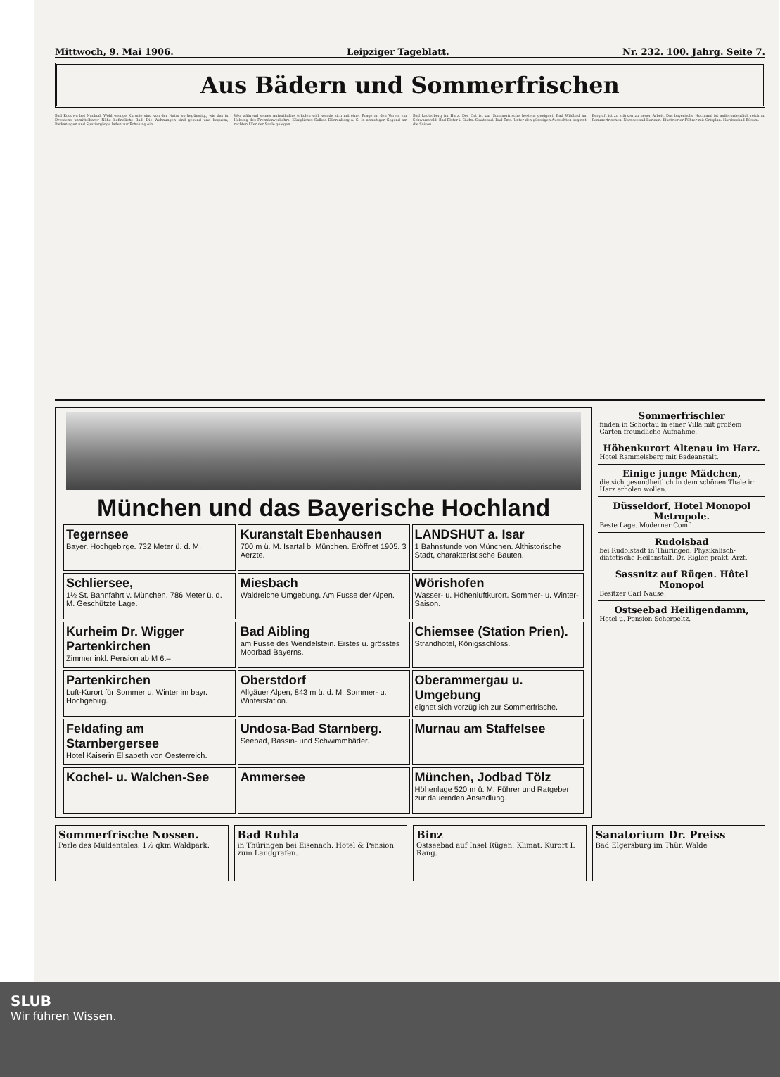Mittwoch, 9. Mai 1906. Leipziger Tageblatt. Nr. 232. 100. Jahrg. Seite 7.
Aus Bädern und Sommerfrischen
Bad Kudowa bei Nachod. Wohl wenige Kurorte sind von der Natur so begünstigt, wie das in Dresdens unmittelbarer Nähe befindliche Bad. Die Wohnungen sind gesund und bequem, Parkanlagen und Spaziergänge laden zur Erholung ein...
Wer während seines Aufenthaltes erholen will, wende sich mit einer Frage an den Verein zur Hebung des Fremdenverkehrs. Königliches Solbad Dürrenberg a. S. In anmutiger Gegend am rechten Ufer der Saale gelegen...
Bad Lauterberg im Harz. Der Ort ist zur Sommerfrische bestens geeignet. Bad Wildbad im Schwarzwald. Bad Elster i. Sächs. Staatsbad. Bad Ems. Unter den günstigen Aussichten beginnt die Saison...
Bergluft ist zu stärken zu neuer Arbeit. Das bayerische Hochland ist außerordentlich reich an Sommerfrischen. Nordseebad Borkum. Illustrierter Führer mit Ortsplan. Nordseebad Büsum.
München und das Bayerische Hochland
Tegernsee
Bayer. Hochgebirge. 732 Meter ü. d. M.
Kuranstalt Ebenhausen
700 m ü. M. Isartal b. München. Eröffnet 1905. 3 Aerzte.
LANDSHUT a. Isar
1 Bahnstunde von München. Althistorische Stadt, charakteristische Bauten.
Schliersee,
1½ St. Bahnfahrt v. München. 786 Meter ü. d. M. Geschützte Lage.
Miesbach
Waldreiche Umgebung. Am Fusse der Alpen.
Wörishofen
Wasser- u. Höhenluftkurort. Sommer- u. Winter-Saison.
Kurheim Dr. Wigger Partenkirchen
Zimmer inkl. Pension ab M 6.–
Bad Aibling
am Fusse des Wendelstein. Erstes u. grösstes Moorbad Bayerns.
Chiemsee (Station Prien).
Strandhotel, Königsschloss.
Partenkirchen
Luft-Kurort für Sommer u. Winter im bayr. Hochgebirg.
Oberstdorf
Allgäuer Alpen, 843 m ü. d. M. Sommer- u. Winterstation.
Oberammergau u. Umgebung
eignet sich vorzüglich zur Sommerfrische.
Feldafing am Starnbergersee
Hotel Kaiserin Elisabeth von Oesterreich.
Undosa-Bad Starnberg.
Seebad, Bassin- und Schwimmbäder.
Murnau am Staffelsee
Kochel- u. Walchen-See
Ammersee
München, Jodbad Tölz
Höhenlage 520 m ü. M. Führer und Ratgeber zur dauernden Ansiedlung.
Sommerfrischler
finden in Schortau in einer Villa mit großem Garten freundliche Aufnahme.
Höhenkurort Altenau im Harz.
Hotel Rammelsberg mit Badeanstalt.
Einige junge Mädchen,
die sich gesundheitlich in dem schönen Thale im Harz erholen wollen.
Düsseldorf, Hotel Monopol Metropole.
Beste Lage. Moderner Comf.
Rudolsbad
bei Rudolstadt in Thüringen. Physikalisch-diätetische Heilanstalt. Dr. Rigler, prakt. Arzt.
Sassnitz auf Rügen. Hôtel Monopol
Besitzer Carl Nause.
Ostseebad Heiligendamm,
Hotel u. Pension Scherpeltz.
Sommerfrische Nossen.
Perle des Muldentales. 1½ qkm Waldpark.
Bad Ruhla
in Thüringen bei Eisenach. Hotel & Pension zum Landgrafen.
Binz
Ostseebad auf Insel Rügen. Klimat. Kurort I. Rang.
Sanatorium Dr. Preiss
Bad Elgersburg im Thür. Walde
SLUB
Wir führen Wissen.